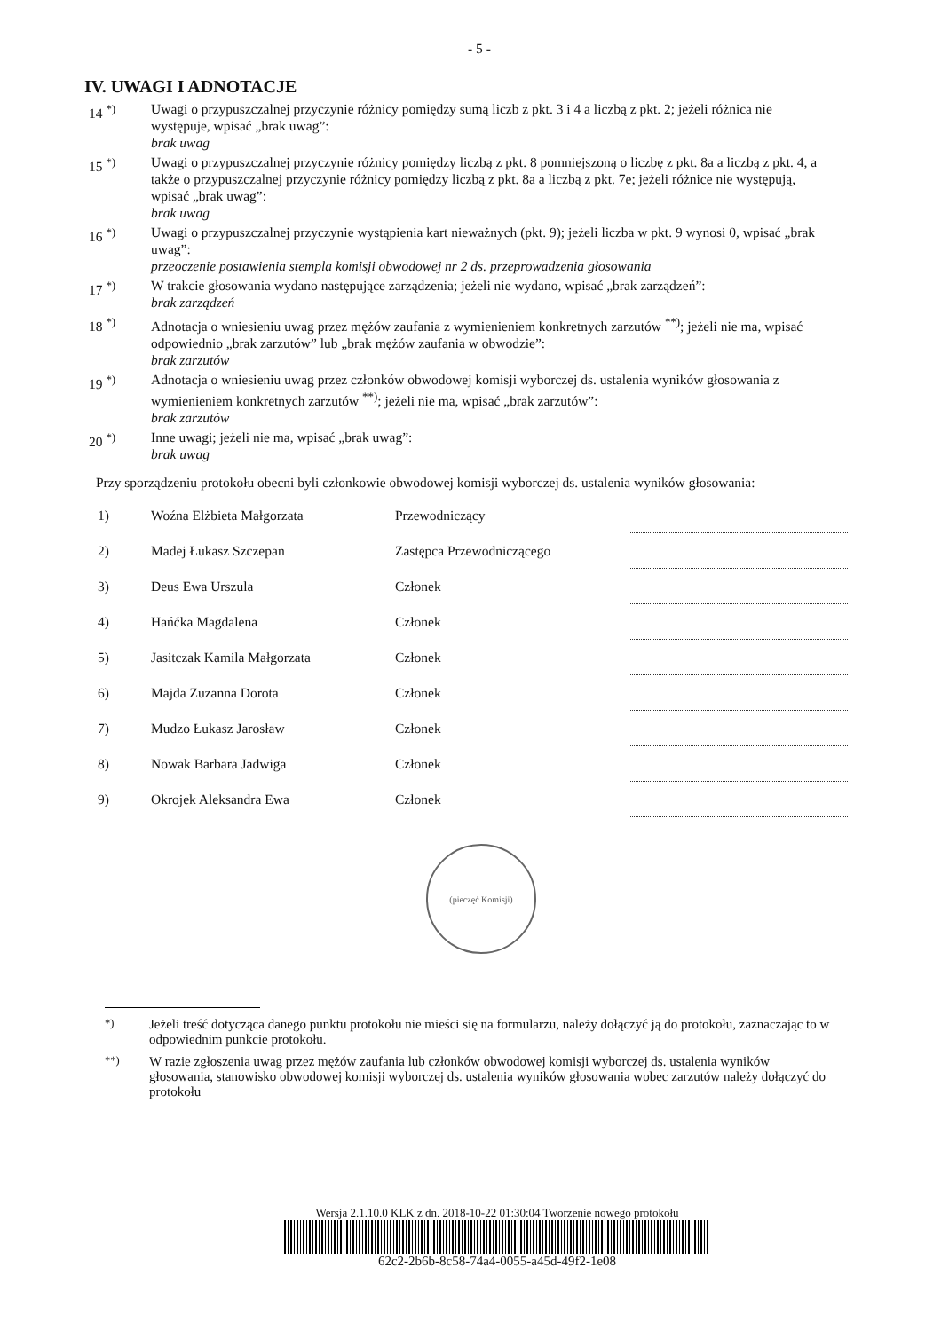- 5 -
IV. UWAGI I ADNOTACJE
14 <sup>*)</sup> Uwagi o przypuszczalnej przyczynie różnicy pomiędzy sumą liczb z pkt. 3 i 4 a liczbą z pkt. 2; jeżeli różnica nie występuje, wpisać „brak uwag”:
brak uwag
15 <sup>*)</sup> Uwagi o przypuszczalnej przyczynie różnicy pomiędzy liczbą z pkt. 8 pomniejszoną o liczbę z pkt. 8a a liczbą z pkt. 4, a także o przypuszczalnej przyczynie różnicy pomiędzy liczbą z pkt. 8a a liczbą z pkt. 7e; jeżeli różnice nie występują, wpisać „brak uwag”:
brak uwag
16 <sup>*)</sup> Uwagi o przypuszczalnej przyczynie wystąpienia kart nieważnych (pkt. 9); jeżeli liczba w pkt. 9 wynosi 0, wpisać „brak uwag”:
przeoczenie postawienia stempla komisji obwodowej nr 2 ds. przeprowadzenia głosowania
17 <sup>*)</sup> W trakcie głosowania wydano następujące zarządzenia; jeżeli nie wydano, wpisać „brak zarządzeń”:
brak zarządzeń
18 <sup>*)</sup> Adnotacja o wniesieniu uwag przez mężów zaufania z wymienieniem konkretnych zarzutów <sup>**)</sup>; jeżeli nie ma, wpisać odpowiednio „brak zarzutów” lub „brak mężów zaufania w obwodzie”:
brak zarzutów
19 <sup>*)</sup> Adnotacja o wniesieniu uwag przez członków obwodowej komisji wyborczej ds. ustalenia wyników głosowania z wymienieniem konkretnych zarzutów <sup>**)</sup>; jeżeli nie ma, wpisać „brak zarzutów”:
brak zarzutów
20 <sup>*)</sup> Inne uwagi; jeżeli nie ma, wpisać „brak uwag”:
brak uwag
Przy sporządzeniu protokołu obecni byli członkowie obwodowej komisji wyborczej ds. ustalenia wyników głosowania:
| 1) | Woźna Elżbieta Małgorzata | Przewodniczący | |
| 2) | Madej Łukasz Szczepan | Zastępca Przewodniczącego | |
| 3) | Deus Ewa Urszula | Członek | |
| 4) | Hańćka Magdalena | Członek | |
| 5) | Jasitczak Kamila Małgorzata | Członek | |
| 6) | Majda Zuzanna Dorota | Członek | |
| 7) | Mudzo Łukasz Jarosław | Członek | |
| 8) | Nowak Barbara Jadwiga | Członek | |
| 9) | Okrojek Aleksandra Ewa | Członek | |
(pieczęć Komisji)
<sup>*)</sup> Jeżeli treść dotycząca danego punktu protokołu nie mieści się na formularzu, należy dołączyć ją do protokołu, zaznaczając to w odpowiednim punkcie protokołu.
<sup>**)</sup> W razie zgłoszenia uwag przez mężów zaufania lub członków obwodowej komisji wyborczej ds. ustalenia wyników głosowania, stanowisko obwodowej komisji wyborczej ds. ustalenia wyników głosowania wobec zarzutów należy dołączyć do protokołu
Wersja 2.1.10.0 KLK z dn. 2018-10-22 01:30:04 Tworzenie nowego protokołu
62c2-2b6b-8c58-74a4-0055-a45d-49f2-1e08